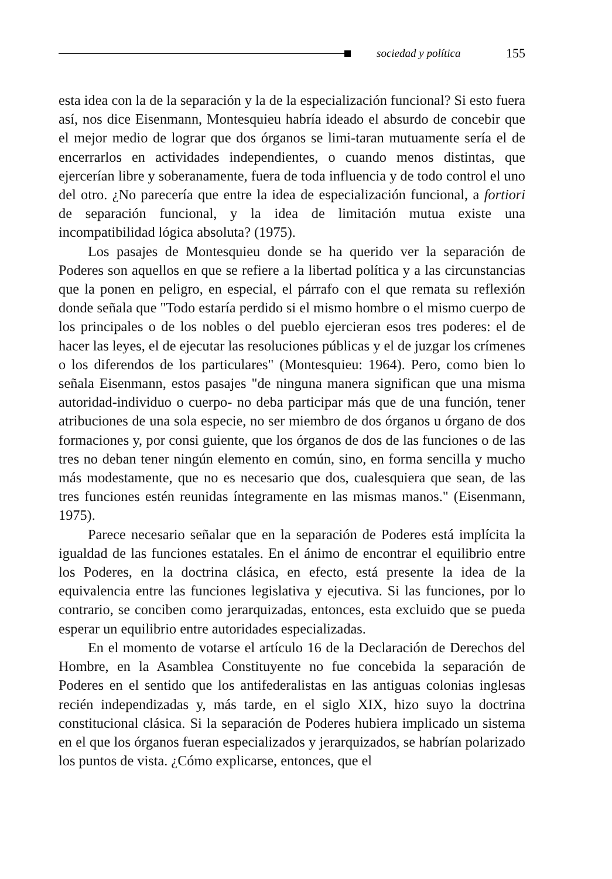sociedad y política 155
esta idea con la de la separación y la de la especialización funcional? Si esto fuera así, nos dice Eisenmann, Montesquieu habría ideado el absurdo de concebir que el mejor medio de lograr que dos órganos se limi-taran mutuamente sería el de encerrarlos en actividades independientes, o cuando menos distintas, que ejercerían libre y soberanamente, fuera de toda influencia y de todo control el uno del otro. ¿No parecería que entre la idea de especialización funcional, a fortiori de separación funcional, y la idea de limitación mutua existe una incompatibilidad lógica absoluta? (1975).
Los pasajes de Montesquieu donde se ha querido ver la separación de Poderes son aquellos en que se refiere a la libertad política y a las circunstancias que la ponen en peligro, en especial, el párrafo con el que remata su reflexión donde señala que "Todo estaría perdido si el mismo hombre o el mismo cuerpo de los principales o de los nobles o del pueblo ejercieran esos tres poderes: el de hacer las leyes, el de ejecutar las resoluciones públicas y el de juzgar los crímenes o los diferendos de los particulares" (Montesquieu: 1964). Pero, como bien lo señala Eisenmann, estos pasajes "de ninguna manera significan que una misma autoridad-individuo o cuerpo- no deba participar más que de una función, tener atribuciones de una sola especie, no ser miembro de dos órganos u órgano de dos formaciones y, por consi guiente, que los órganos de dos de las funciones o de las tres no deban tener ningún elemento en común, sino, en forma sencilla y mucho más modestamente, que no es necesario que dos, cualesquiera que sean, de las tres funciones estén reunidas íntegramente en las mismas manos." (Eisenmann, 1975).
Parece necesario señalar que en la separación de Poderes está implícita la igualdad de las funciones estatales. En el ánimo de encontrar el equilibrio entre los Poderes, en la doctrina clásica, en efecto, está presente la idea de la equivalencia entre las funciones legislativa y ejecutiva. Si las funciones, por lo contrario, se conciben como jerarquizadas, entonces, esta excluido que se pueda esperar un equilibrio entre autoridades especializadas.
En el momento de votarse el artículo 16 de la Declaración de Derechos del Hombre, en la Asamblea Constituyente no fue concebida la separación de Poderes en el sentido que los antifederalistas en las antiguas colonias inglesas recién independizadas y, más tarde, en el siglo XIX, hizo suyo la doctrina constitucional clásica. Si la separación de Poderes hubiera implicado un sistema en el que los órganos fueran especializados y jerarquizados, se habrían polarizado los puntos de vista. ¿Cómo explicarse, entonces, que el